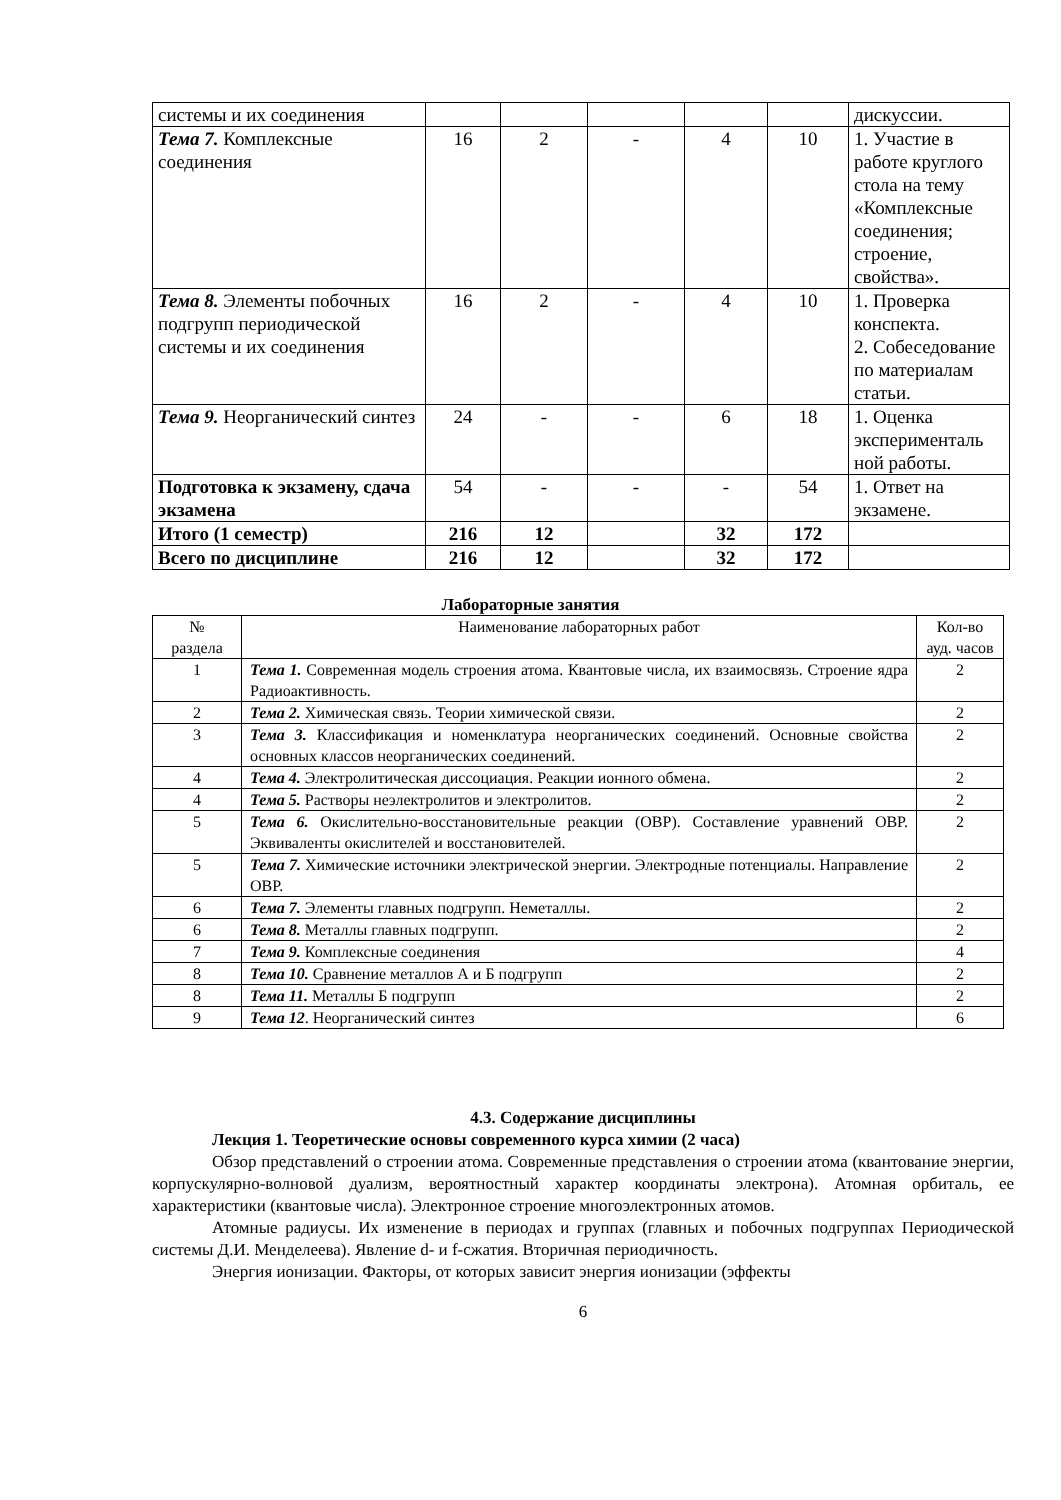| системы и их соединения | | | | | | дискуссии. |
| Тема 7. Комплексные соединения | 16 | 2 | - | 4 | 10 | 1. Участие в работе круглого стола на тему «Комплексные соединения; строение, свойства». |
| Тема 8. Элементы побочных подгрупп периодической системы и их соединения | 16 | 2 | - | 4 | 10 | 1. Проверка конспекта. 2. Собеседование по материалам статьи. |
| Тема 9. Неорганический синтез | 24 | - | - | 6 | 18 | 1. Оценка эксперименталь ной работы. |
| Подготовка к экзамену, сдача экзамена | 54 | - | - | - | 54 | 1. Ответ на экзамене. |
| Итого (1 семестр) | 216 | 12 | | 32 | 172 | |
| Всего по дисциплине | 216 | 12 | | 32 | 172 | |
Лабораторные занятия
| № раздела | Наименование лабораторных работ | Кол-во ауд. часов |
| 1 | Тема 1. Современная модель строения атома. Квантовые числа, их взаимосвязь. Строение ядра Радиоактивность. | 2 |
| 2 | Тема 2. Химическая связь. Теории химической связи. | 2 |
| 3 | Тема 3. Классификация и номенклатура неорганических соединений. Основные свойства основных классов неорганических соединений. | 2 |
| 4 | Тема 4. Электролитическая диссоциация. Реакции ионного обмена. | 2 |
| 4 | Тема 5. Растворы неэлектролитов и электролитов. | 2 |
| 5 | Тема 6. Окислительно-восстановительные реакции (ОВР). Составление уравнений ОВР. Эквиваленты окислителей и восстановителей. | 2 |
| 5 | Тема 7. Химические источники электрической энергии. Электродные потенциалы. Направление ОВР. | 2 |
| 6 | Тема 7. Элементы главных подгрупп. Неметаллы. | 2 |
| 6 | Тема 8. Металлы главных подгрупп. | 2 |
| 7 | Тема 9. Комплексные соединения | 4 |
| 8 | Тема 10. Сравнение металлов А и Б подгрупп | 2 |
| 8 | Тема 11. Металлы Б подгрупп | 2 |
| 9 | Тема 12 . Неорганический синтез | 6 |
4.3. Содержание дисциплины
Лекция 1. Теоретические основы современного курса химии (2 часа)
Обзор представлений о строении атома. Современные представления о строении атома (квантование энергии, корпускулярно-волновой дуализм, вероятностный характер координаты электрона). Атомная орбиталь, ее характеристики (квантовые числа). Электронное строение многоэлектронных атомов.
Атомные радиусы. Их изменение в периодах и группах (главных и побочных подгруппах Периодической системы Д.И. Менделеева). Явление d- и f-сжатия. Вторичная периодичность.
Энергия ионизации. Факторы, от которых зависит энергия ионизации (эффекты
6